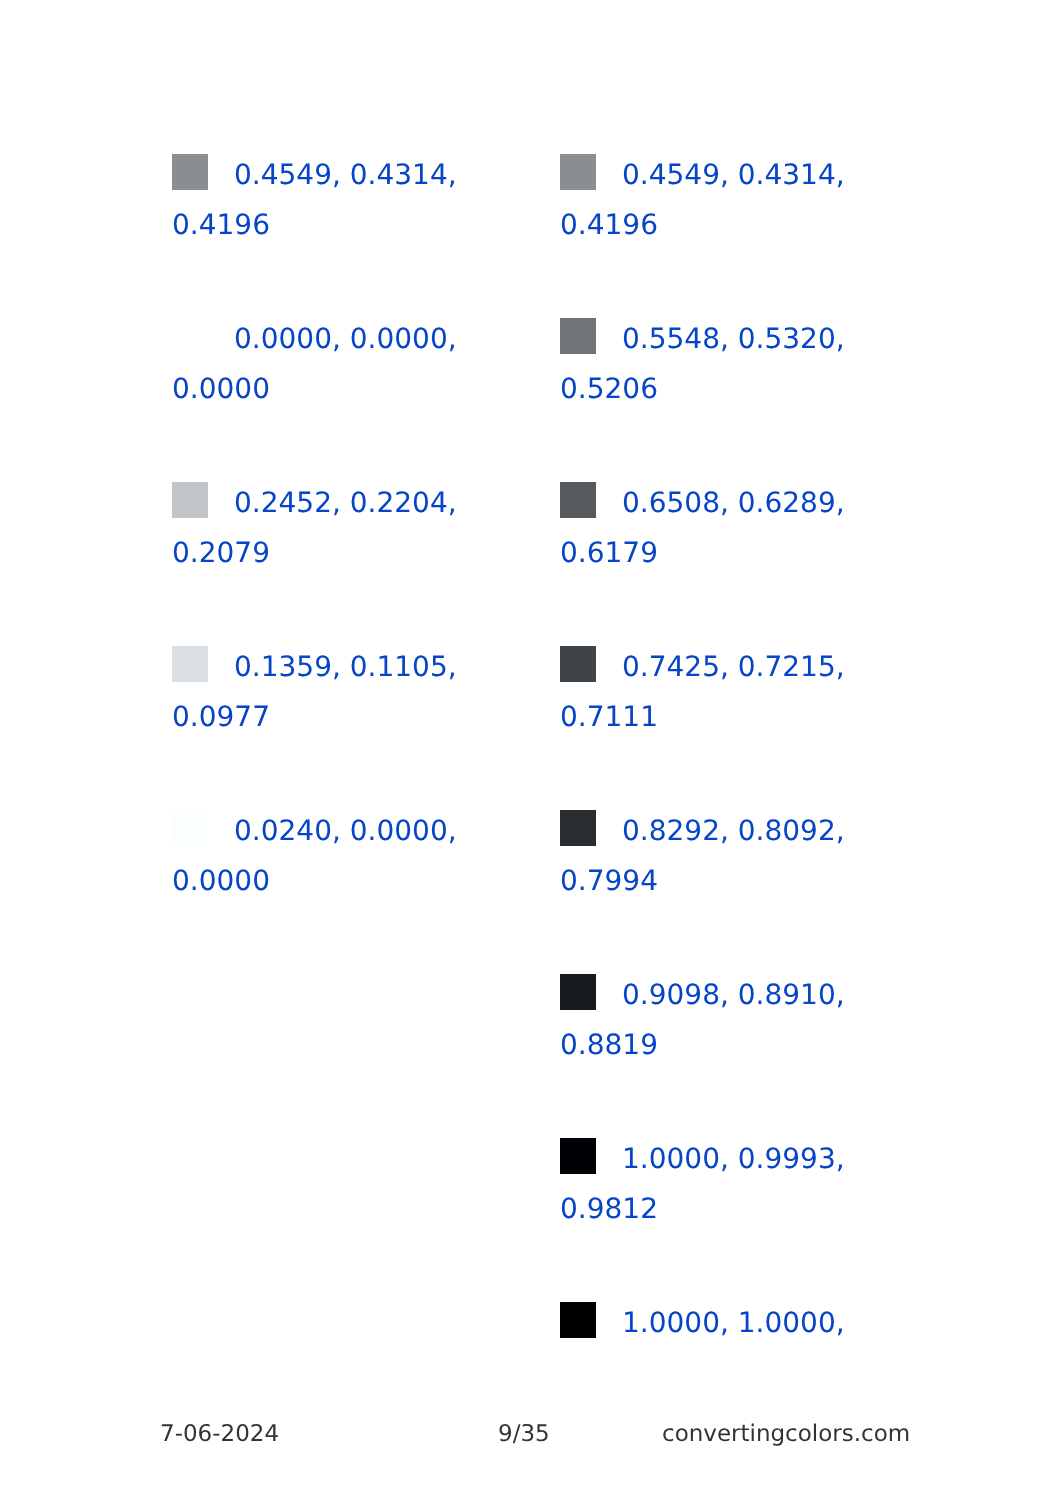0.4549, 0.4314, 0.4196
0.0000, 0.0000, 0.0000
0.2452, 0.2204, 0.2079
0.1359, 0.1105, 0.0977
0.0240, 0.0000, 0.0000
0.4549, 0.4314, 0.4196
0.5548, 0.5320, 0.5206
0.6508, 0.6289, 0.6179
0.7425, 0.7215, 0.7111
0.8292, 0.8092, 0.7994
0.9098, 0.8910, 0.8819
1.0000, 0.9993, 0.9812
1.0000, 1.0000,
7-06-2024 9/35 convertingcolors.com